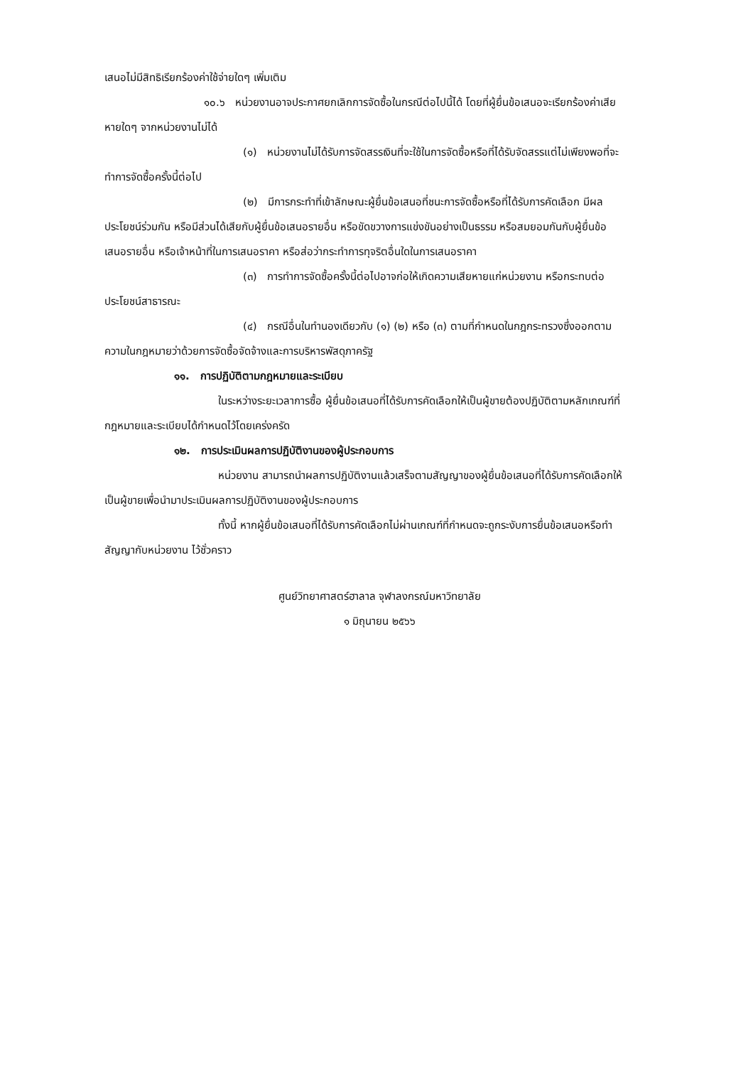เสนอไม่มีสิทธิเรียกร้องค่าใช้จ่ายใดๆ เพิ่มเติม
๑๐.๖ หน่วยงานอาจประกาศยกเลิกการจัดซื้อในกรณีต่อไปนี้ได้ โดยที่ผู้ยื่นข้อเสนอจะเรียกร้องค่าเสียหายใดๆ จากหน่วยงานไม่ได้
(๑) หน่วยงานไม่ได้รับการจัดสรรเงินที่จะใช้ในการจัดซื้อหรือที่ได้รับจัดสรรแต่ไม่เพียงพอที่จะทำการจัดซื้อครั้งนี้ต่อไป
(๒) มีการกระทำที่เข้าลักษณะผู้ยื่นข้อเสนอที่ชนะการจัดซื้อหรือที่ได้รับการคัดเลือก มีผลประโยชน์ร่วมกัน หรือมีส่วนได้เสียกับผู้ยื่นข้อเสนอรายอื่น หรือขัดขวางการแข่งขันอย่างเป็นธรรม หรือสมยอมกันกับผู้ยื่นข้อเสนอรายอื่น หรือเจ้าหน้าที่ในการเสนอราคา หรือส่อว่ากระทำการทุจริตอื่นใดในการเสนอราคา
(๓) การทำการจัดซื้อครั้งนี้ต่อไปอาจก่อให้เกิดความเสียหายแก่หน่วยงาน หรือกระทบต่อประโยชน์สาธารณะ
(๔) กรณีอื่นในทำนองเดียวกับ (๑) (๒) หรือ (๓) ตามที่กำหนดในกฎกระทรวงซึ่งออกตามความในกฎหมายว่าด้วยการจัดซื้อจัดจ้างและการบริหารพัสดุภาครัฐ
๑๑. การปฏิบัติตามกฎหมายและระเบียบ
ในระหว่างระยะเวลาการซื้อ ผู้ยื่นข้อเสนอที่ได้รับการคัดเลือกให้เป็นผู้ขายต้องปฏิบัติตามหลักเกณฑ์ที่กฎหมายและระเบียบได้กำหนดไว้โดยเคร่งครัด
๑๒. การประเมินผลการปฏิบัติงานของผู้ประกอบการ
หน่วยงาน สามารถนำผลการปฏิบัติงานแล้วเสร็จตามสัญญาของผู้ยื่นข้อเสนอที่ได้รับการคัดเลือกให้เป็นผู้ขายเพื่อนำมาประเมินผลการปฏิบัติงานของผู้ประกอบการ
ทั้งนี้ หากผู้ยื่นข้อเสนอที่ได้รับการคัดเลือกไม่ผ่านเกณฑ์ที่กำหนดจะถูกระงับการยื่นข้อเสนอหรือทำสัญญากับหน่วยงาน ไว้ชั่วคราว
ศูนย์วิทยาศาสตร์ฮาลาล จุฬาลงกรณ์มหาวิทยาลัย
๑ มิถุนายน ๒๕๖๖